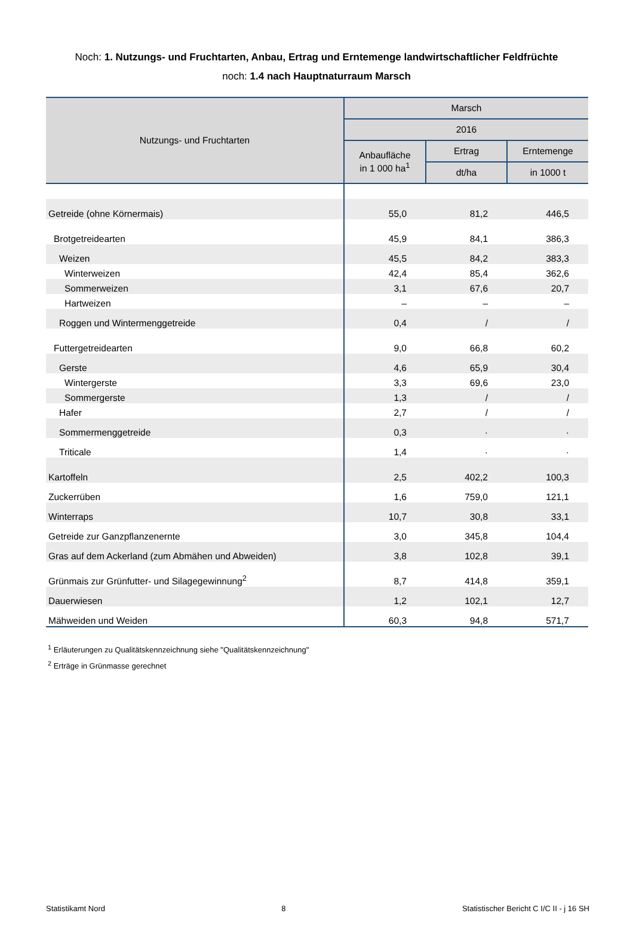Noch: 1. Nutzungs- und Fruchtarten, Anbau, Ertrag und Erntemenge landwirtschaftlicher Feldfrüchte
noch: 1.4 nach Hauptnaturraum Marsch
| Nutzungs- und Fruchtarten | Marsch | | |
| --- | --- | --- | --- |
| | 2016 | | |
| | Anbaufläche in 1 000 ha<sup>1</sup> | Ertrag | Erntemenge |
| | | dt/ha | in 1000 t |
| Getreide (ohne Körnermais) | 55,0 | 81,2 | 446,5 |
| Brotgetreidearten | 45,9 | 84,1 | 386,3 |
| Weizen | 45,5 | 84,2 | 383,3 |
| Winterweizen | 42,4 | 85,4 | 362,6 |
| Sommerweizen | 3,1 | 67,6 | 20,7 |
| Hartweizen | – | – | – |
| Roggen und Wintermenggetreide | 0,4 | / | / |
| Futtergetreidearten | 9,0 | 66,8 | 60,2 |
| Gerste | 4,6 | 65,9 | 30,4 |
| Wintergerste | 3,3 | 69,6 | 23,0 |
| Sommergerste | 1,3 | / | / |
| Hafer | 2,7 | / | / |
| Sommermenggetreide | 0,3 | · | · |
| Triticale | 1,4 | · | · |
| Kartoffeln | 2,5 | 402,2 | 100,3 |
| Zuckerrüben | 1,6 | 759,0 | 121,1 |
| Winterraps | 10,7 | 30,8 | 33,1 |
| Getreide zur Ganzpflanzenernte | 3,0 | 345,8 | 104,4 |
| Gras auf dem Ackerland (zum Abmähen und Abweiden) | 3,8 | 102,8 | 39,1 |
| Grünmais zur Grünfutter- und Silagegewinnung<sup>2</sup> | 8,7 | 414,8 | 359,1 |
| Dauerwiesen | 1,2 | 102,1 | 12,7 |
| Mähweiden und Weiden | 60,3 | 94,8 | 571,7 |
<sup>1</sup> Erläuterungen zu Qualitätskennzeichnung siehe "Qualitätskennzeichnung"
<sup>2</sup> Erträge in Grünmasse gerechnet
Statistikamt Nord 8 Statistischer Bericht C I/C II - j 16 SH